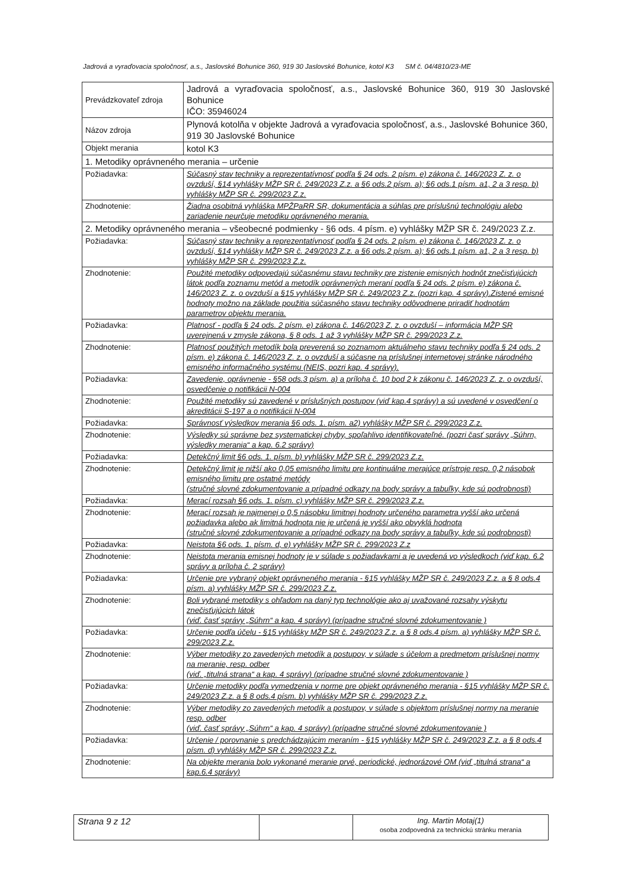Jadrová a vyraďovacia spoločnosť, a.s., Jaslovské Bohunice 360, 919 30 Jaslovské Bohunice, kotol K3 SM č. 04/4810/23-ME
| Prevádzkovateľ zdroja | Jadrová a vyraďovacia spoločnosť, a.s., Jaslovské Bohunice 360, 919 30 Jaslovské Bohunice IČO: 35946024 | |
| Názov zdroja | Plynová kotolňa v objekte Jadrová a vyraďovacia spoločnosť, a.s., Jaslovské Bohunice 360, 919 30 Jaslovské Bohunice | |
| Objekt merania | kotol K3 | |
| 1. Metodiky oprávneného merania – určenie | | |
| Požiadavka: | | Súčasný stav techniky a reprezentatívnosť podľa § 24 ods. 2 písm. e) zákona č. 146/2023 Z. z. o ovzduší, §14 vyhlášky MŽP SR č. 249/2023 Z.z. a §6 ods.2 písm. a); §6 ods.1 písm. a1, 2 a 3 resp. b) vyhlášky MŽP SR č. 299/2023 Z.z. |
| Zhodnotenie: | | Žiadna osobitná vyhláška MPŽPaRR SR, dokumentácia a súhlas pre príslušnú technológiu alebo zariadenie neurčuje metodiku oprávneného merania. |
| 2. Metodiky oprávneného merania – všeobecné podmienky - §6 ods. 4 písm. e) vyhlášky MŽP SR č. 249/2023 Z.z. | | |
| Požiadavka: | | Súčasný stav techniky a reprezentatívnosť podľa § 24 ods. 2 písm. e) zákona č. 146/2023 Z. z. o ovzduší, §14 vyhlášky MŽP SR č. 249/2023 Z.z. a §6 ods.2 písm. a); §6 ods.1 písm. a1, 2 a 3 resp. b) vyhlášky MŽP SR č. 299/2023 Z.z. |
| Zhodnotenie: | | Použité metodiky odpovedajú súčasnému stavu techniky pre zistenie emisných hodnôt znečisťujúcich látok podľa zoznamu metód a metodík oprávnených meraní podľa § 24 ods. 2 písm. e) zákona č. 146/2023 Z. z. o ovzduší a §15 vyhlášky MŽP SR č. 249/2023 Z.z. (pozri kap. 4 správy).Zistené emisné hodnoty možno na základe použitia súčasného stavu techniky odôvodnene priradiť hodnotám parametrov objektu merania. |
| Požiadavka: | | Platnosť - podľa § 24 ods. 2 písm. e) zákona č. 146/2023 Z. z. o ovzduší – informácia MŽP SR uverejnená v zmysle zákona, § 8 ods. 1 až 3 vyhlášky MŽP SR č. 299/2023 Z.z. |
| Zhodnotenie: | | Platnosť použitých metodík bola preverená so zoznamom aktuálneho stavu techniky podľa § 24 ods. 2 písm. e) zákona č. 146/2023 Z. z. o ovzduší a súčasne na príslušnej internetovej stránke národného emisného informačného systému (NEIS, pozri kap. 4 správy). |
| Požiadavka: | | Zavedenie, oprávnenie - §58 ods.3 písm. a) a príloha č. 10 bod 2 k zákonu č. 146/2023 Z. z. o ovzduší, osvedčenie o notifikácii N-004 |
| Zhodnotenie: | | Použité metodiky sú zavedené v príslušných postupov (viď kap.4 správy) a sú uvedené v osvedčení o akreditácii S-197 a o notifikácii N-004 |
| Požiadavka: | | Správnosť výsledkov merania §6 ods. 1. písm. a2) vyhlášky MŽP SR č. 299/2023 Z.z. |
| Zhodnotenie: | | Výsledky sú správne bez systematickej chyby, spoľahlivo identifikovateľné. (pozri časť správy „Súhrn, výsledky merania“ a kap. 6.2 správy) |
| Požiadavka: | | Detekčný limit §6 ods. 1. písm. b) vyhlášky MŽP SR č. 299/2023 Z.z. |
| Zhodnotenie: | | Detekčný limit je nižší ako 0,05 emisného limitu pre kontinuálne merajúce prístroje resp. 0,2 násobok emisného limitu pre ostatné metódy (stručné slovné zdokumentovanie a prípadné odkazy na body správy a tabuľky, kde sú podrobnosti) |
| Požiadavka: | | Merací rozsah §6 ods. 1. písm. c) vyhlášky MŽP SR č. 299/2023 Z.z. |
| Zhodnotenie: | | Merací rozsah je najmenej o 0,5 násobku limitnej hodnoty určeného parametra vyšší ako určená požiadavka alebo ak limitná hodnota nie je určená je vyšší ako obvyklá hodnota (stručné slovné zdokumentovanie a prípadné odkazy na body správy a tabuľky, kde sú podrobnosti) |
| Požiadavka: | | Neistota §6 ods. 1. písm. d, e) vyhlášky MŽP SR č. 299/2023 Z.z |
| Zhodnotenie: | | Neistota merania emisnej hodnoty je v súlade s požiadavkami a je uvedená vo výsledkoch (viď kap. 6.2 správy a príloha č. 2 správy) |
| Požiadavka: | | Určenie pre vybraný objekt oprávneného merania - §15 vyhlášky MŽP SR č. 249/2023 Z.z. a § 8 ods.4 písm. a) vyhlášky MŽP SR č. 299/2023 Z.z. |
| Zhodnotenie: | | Boli vybrané metodiky s ohľadom na daný typ technológie ako aj uvažované rozsahy výskytu znečisťujúcich látok (viď. časť správy „Súhrn“ a kap. 4 správy) (prípadne stručné slovné zdokumentovanie ) |
| Požiadavka: | | Určenie podľa účelu - §15 vyhlášky MŽP SR č. 249/2023 Z.z. a § 8 ods.4 písm. a) vyhlášky MŽP SR č. 299/2023 Z.z. |
| Zhodnotenie: | | Výber metodiky zo zavedených metodík a postupov, v súlade s účelom a predmetom príslušnej normy na meranie, resp. odber (viď. „titulná strana“ a kap. 4 správy) (prípadne stručné slovné zdokumentovanie ) |
| Požiadavka: | | Určenie metodiky podľa vymedzenia v norme pre objekt oprávneného merania - §15 vyhlášky MŽP SR č. 249/2023 Z.z. a § 8 ods.4 písm. b) vyhlášky MŽP SR č. 299/2023 Z.z. |
| Zhodnotenie: | | Výber metodiky zo zavedených metodík a postupov, v súlade s objektom príslušnej normy na meranie resp. odber (viď. časť správy „Súhrn“ a kap. 4 správy) (prípadne stručné slovné zdokumentovanie ) |
| Požiadavka: | | Určenie / porovnanie s predchádzajúcim meraním - §15 vyhlášky MŽP SR č. 249/2023 Z.z. a § 8 ods.4 písm. d) vyhlášky MŽP SR č. 299/2023 Z.z. |
| Zhodnotenie: | | Na objekte merania bolo vykonané meranie prvé, periodické, jednorázové OM (viď „titulná strana“ a kap.6.4 správy) |
| Strana 9 z 12 | | Ing. Martin Motaj(1) osoba zodpovedná za technickú stránku merania |